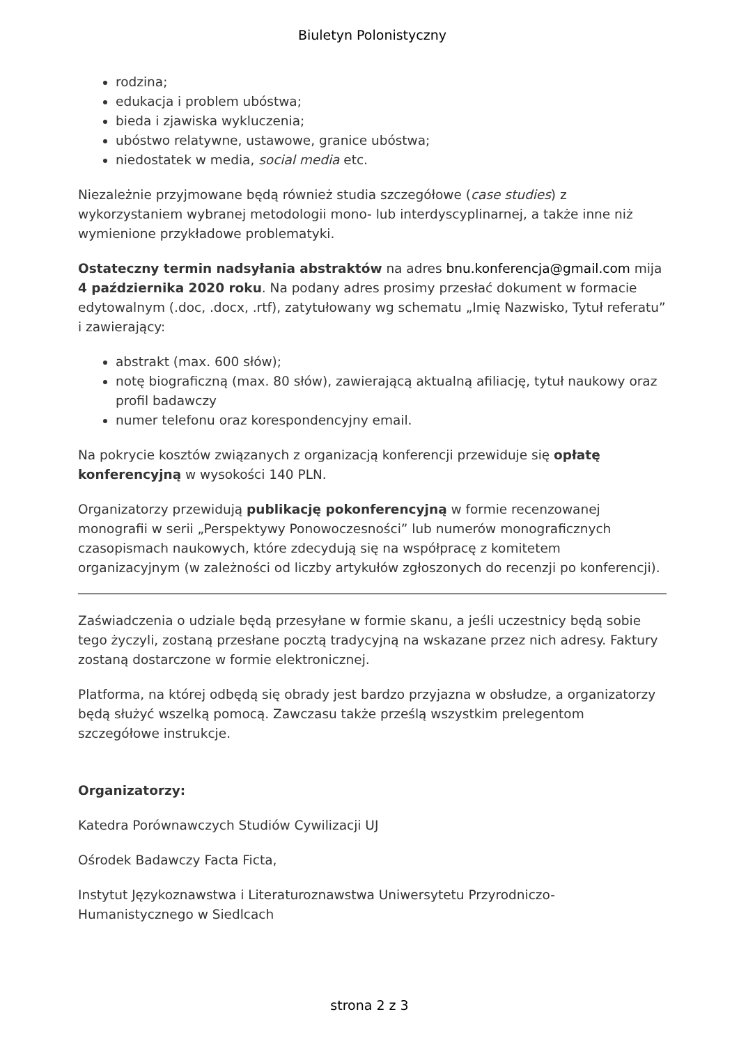Biuletyn Polonistyczny
rodzina;
edukacja i problem ubóstwa;
bieda i zjawiska wykluczenia;
ubóstwo relatywne, ustawowe, granice ubóstwa;
niedostatek w media, social media etc.
Niezależnie przyjmowane będą również studia szczegółowe (case studies) z wykorzystaniem wybranej metodologii mono- lub interdyscyplinarnej, a także inne niż wymienione przykładowe problematyki.
Ostateczny termin nadsyłania abstraktów na adres bnu.konferencja@gmail.com mija 4 października 2020 roku. Na podany adres prosimy przesłać dokument w formacie edytowalnym (.doc, .docx, .rtf), zatytułowany wg schematu „Imię Nazwisko, Tytuł referatu” i zawierający:
abstrakt (max. 600 słów);
notę biograficzną (max. 80 słów), zawierającą aktualną afiliację, tytuł naukowy oraz profil badawczy
numer telefonu oraz korespondencyjny email.
Na pokrycie kosztów związanych z organizacją konferencji przewiduje się opłatę konferencyjną w wysokości 140 PLN.
Organizatorzy przewidują publikację pokonferencyjną w formie recenzowanej monografii w serii „Perspektywy Ponowoczesności” lub numerów monograficznych czasopismach naukowych, które zdecydują się na współpracę z komitetem organizacyjnym (w zależności od liczby artykułów zgłoszonych do recenzji po konferencji).
Zaświadczenia o udziale będą przesyłane w formie skanu, a jeśli uczestnicy będą sobie tego życzyli, zostaną przesłane pocztą tradycyjną na wskazane przez nich adresy. Faktury zostaną dostarczone w formie elektronicznej.
Platforma, na której odbędą się obrady jest bardzo przyjazna w obsłudze, a organizatorzy będą służyć wszelką pomocą. Zawczasu także prześlą wszystkim prelegentom szczegółowe instrukcje.
Organizatorzy:
Katedra Porównawczych Studiów Cywilizacji UJ
Ośrodek Badawczy Facta Ficta,
Instytut Językoznawstwa i Literaturoznawstwa Uniwersytetu Przyrodniczo-Humanistycznego w Siedlcach
strona 2 z 3